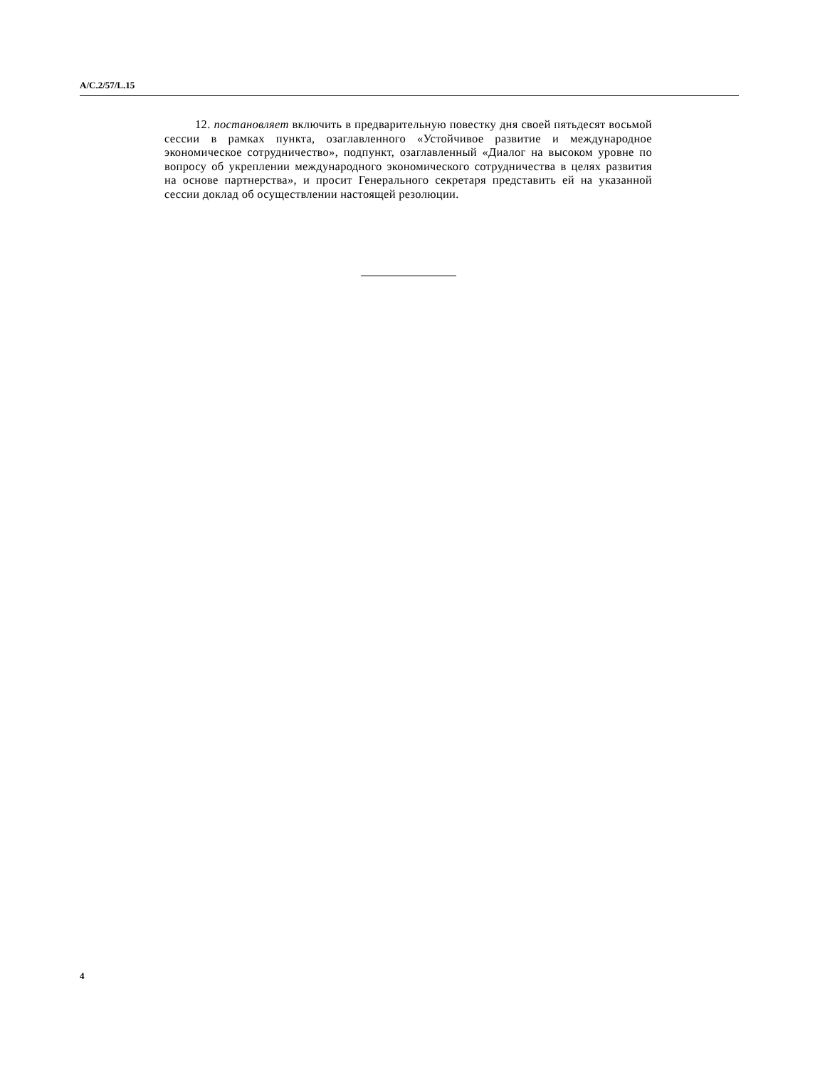A/C.2/57/L.15
12. постановляет включить в предварительную повестку дня своей пятьдесят восьмой сессии в рамках пункта, озаглавленного «Устойчивое развитие и международное экономическое сотрудничество», подпункт, озаглавленный «Диалог на высоком уровне по вопросу об укреплении международного экономического сотрудничества в целях развития на основе партнерства», и просит Генерального секретаря представить ей на указанной сессии доклад об осуществлении настоящей резолюции.
4